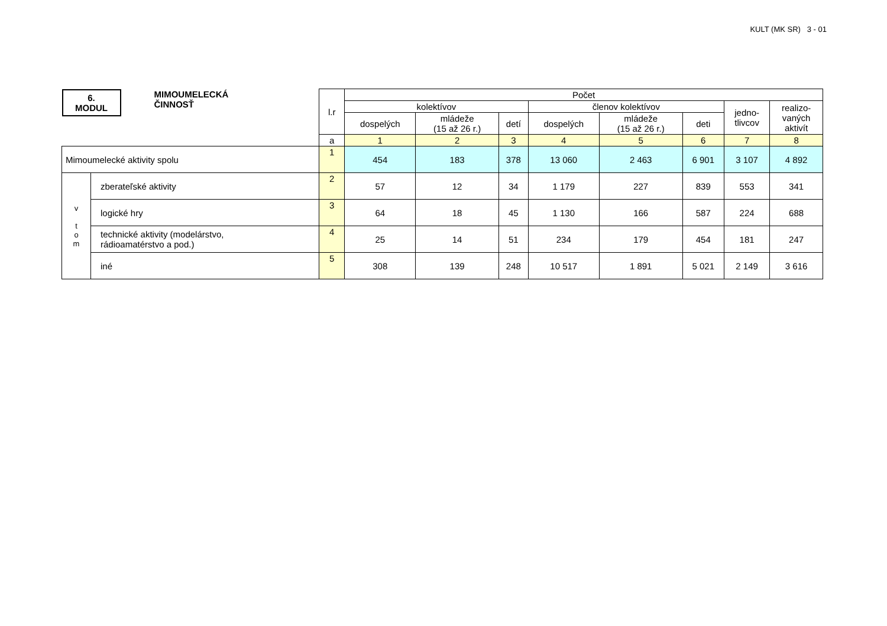KULT (MK SR) 3 - 01
| 6. MODUL MIMOUMELECKÁ ČINNOSŤ | | l.r | Počet | | | | | | | |
| | | | kolektívov | | | členov kolektívov | | | jedno- tlivcov | realizo- vaných aktivít |
| | | | dospelých | mládeže (15 až 26 r.) | detí | dospelých | mládeže (15 až 26 r.) | deti | | |
| | | a | 1 | 2 | 3 | 4 | 5 | 6 | 7 | 8 |
| Mimoumelecké aktivity spolu | | 1 | 454 | 183 | 378 | 13 060 | 2 463 | 6 901 | 3 107 | 4 892 |
| v t o m | zberateľské aktivity | 2 | 57 | 12 | 34 | 1 179 | 227 | 839 | 553 | 341 |
| | logické hry | 3 | 64 | 18 | 45 | 1 130 | 166 | 587 | 224 | 688 |
| | technické aktivity (modelárstvo, rádioamatérstvo a pod.) | 4 | 25 | 14 | 51 | 234 | 179 | 454 | 181 | 247 |
| | iné | 5 | 308 | 139 | 248 | 10 517 | 1 891 | 5 021 | 2 149 | 3 616 |